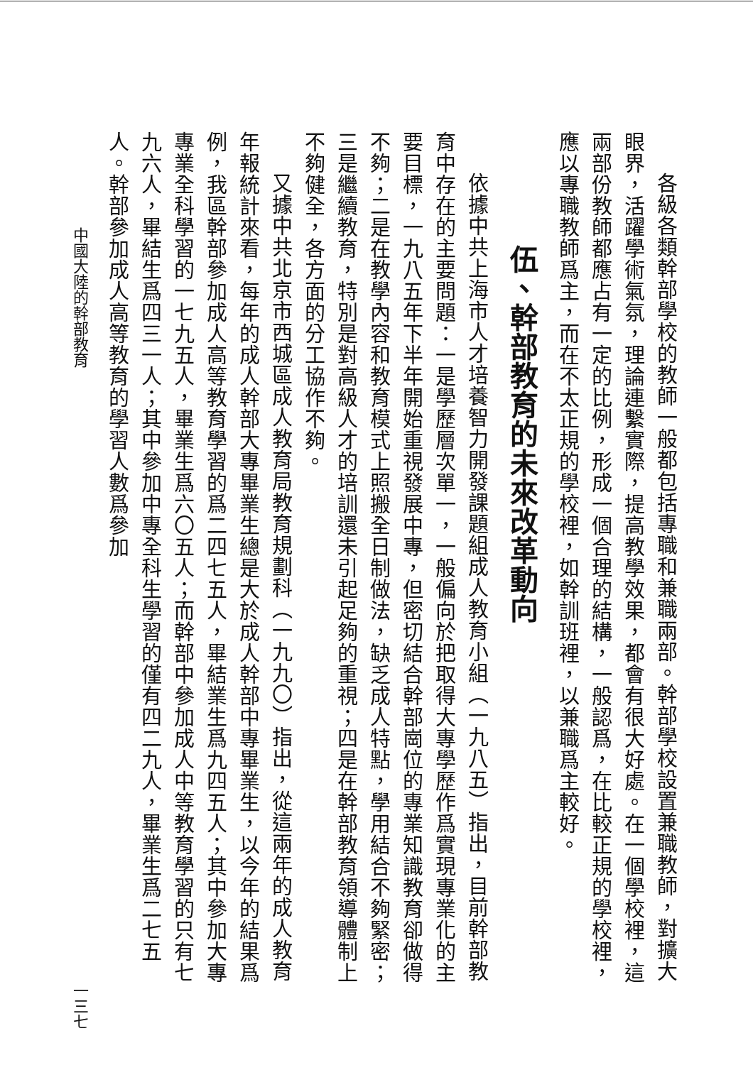各級各類幹部學校的教師一般都包括專職和兼職兩部。幹部學校設置兼職教師，對擴大眼界，活躍學術氣氛，理論連繫實際，提高教學效果，都會有很大好處。在一個學校裡，這兩部份教師都應占有一定的比例，形成一個合理的結構，一般認爲，在比較正規的學校裡，應以專職教師爲主，而在不太正規的學校裡，如幹訓班裡，以兼職爲主較好。
伍、幹部教育的未來改革動向
依據中共上海市人才培養智力開發課題組成人教育小組（一九八五）指出，目前幹部教育中存在的主要問題：一是學歷層次單一，一般偏向於把取得大專學歷作爲實現專業化的主要目標，一九八五年下半年開始重視發展中專，但密切結合幹部崗位的專業知識教育卻做得不夠；二是在教學內容和教育模式上照搬全日制做法，缺乏成人特點，學用結合不夠緊密；三是繼續教育，特別是對高級人才的培訓還未引起足夠的重視；四是在幹部教育領導體制上不夠健全，各方面的分工協作不夠。
又據中共北京市西城區成人教育局教育規劃科（一九九〇）指出，從這兩年的成人教育年報統計來看，每年的成人幹部大專畢業生總是大於成人幹部中專畢業生，以今年的結果爲例，我區幹部參加成人高等教育學習的爲二四七五人，畢結業生爲九四五人；其中參加大專專業全科學習的一七九五人，畢業生爲六〇五人；而幹部中參加成人中等教育學習的只有七九六人，畢結生爲四三一人；其中參加中專全科生學習的僅有四二九人，畢業生爲二七五人。幹部參加成人高等教育的學習人數爲參加
中國大陸的幹部教育 一三七